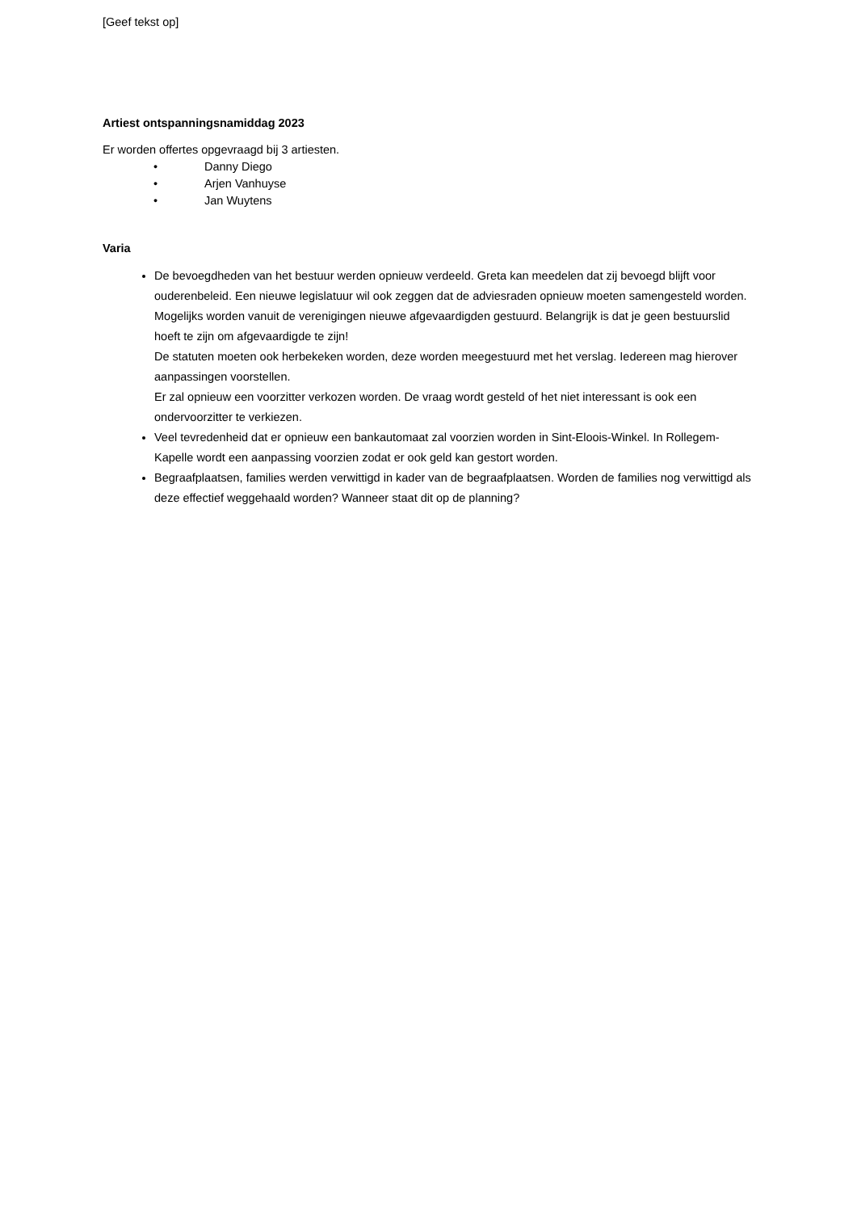[Geef tekst op]
Artiest ontspanningsnamiddag 2023
Er worden offertes opgevraagd bij 3 artiesten.
• Danny Diego
• Arjen Vanhuyse
• Jan Wuytens
Varia
De bevoegdheden van het bestuur werden opnieuw verdeeld. Greta kan meedelen dat zij bevoegd blijft voor ouderenbeleid. Een nieuwe legislatuur wil ook zeggen dat de adviesraden opnieuw moeten samengesteld worden. Mogelijks worden vanuit de verenigingen nieuwe afgevaardigden gestuurd. Belangrijk is dat je geen bestuurslid hoeft te zijn om afgevaardigde te zijn!
De statuten moeten ook herbekeken worden, deze worden meegestuurd met het verslag. Iedereen mag hierover aanpassingen voorstellen.
Er zal opnieuw een voorzitter verkozen worden. De vraag wordt gesteld of het niet interessant is ook een ondervoorzitter te verkiezen.
Veel tevredenheid dat er opnieuw een bankautomaat zal voorzien worden in Sint-Eloois-Winkel. In Rollegem-Kapelle wordt een aanpassing voorzien zodat er ook geld kan gestort worden.
Begraafplaatsen, families werden verwittigd in kader van de begraafplaatsen. Worden de families nog verwittigd als deze effectief weggehaald worden? Wanneer staat dit op de planning?